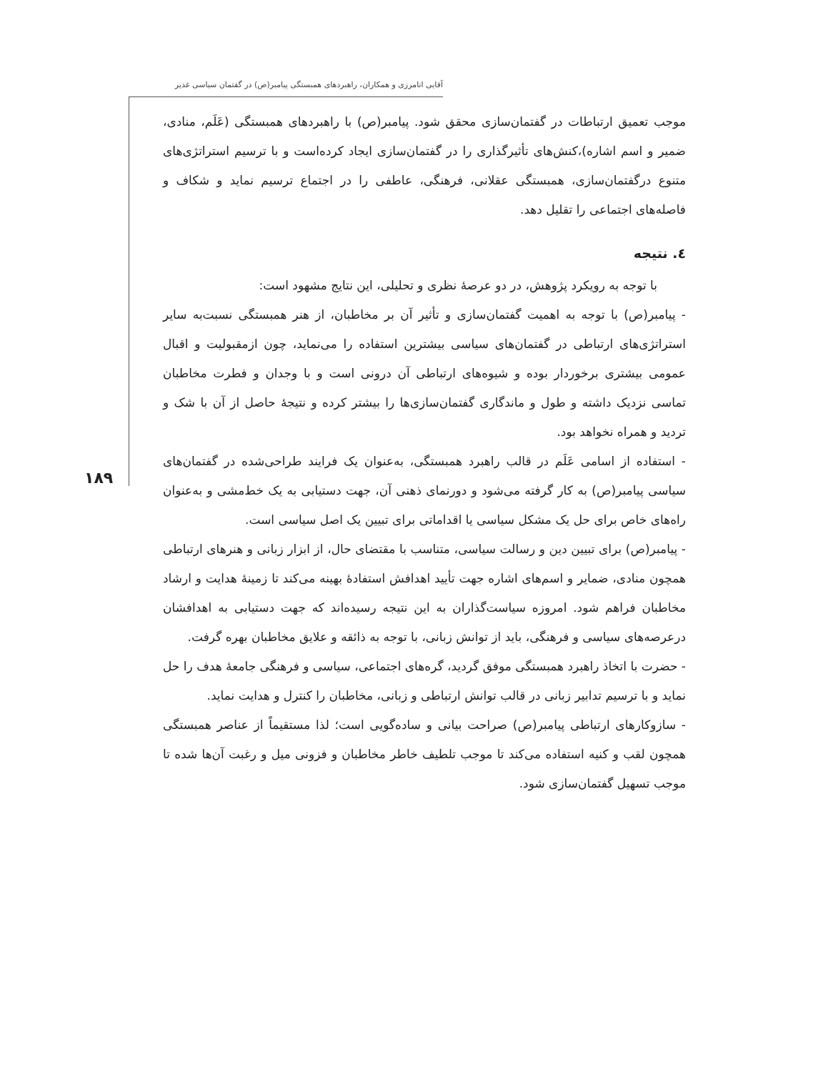آقایی انامرزی و همکاران، راهبردهای همبستگی پیامبر(ص) در گفتمان سیاسی غدیر
۱۸۹
موجب تعمیق ارتباطات در گفتمان‌سازی محقق شود. پیامبر(ص) با راهبردهای همبستگی (عَلَم، منادی، ضمیر و اسم اشاره)،کنش‌های تأثیرگذاری را در گفتمان‌سازی ایجاد کرده‌است و با ترسیم استراتژی‌های متنوع درگفتمان‌سازی، همبستگی عقلانی، فرهنگی، عاطفی را در اجتماع ترسیم نماید و شکاف و فاصله‌های اجتماعی را تقلیل دهد.
٤. نتیجه
با توجه به رویکرد پژوهش، در دو عرصهٔ نظری و تحلیلی، این نتایج مشهود است:
- پیامبر(ص) با توجه به اهمیت گفتمان‌سازی و تأثیر آن بر مخاطبان، از هنر همبستگی نسبت‌به سایر استراتژی‌های ارتباطی در گفتمان‌های سیاسی بیشترین استفاده را می‌نماید، چون ازمقبولیت و اقبال عمومی بیشتری برخوردار بوده و شیوه‌های ارتباطی آن درونی است و با وجدان و فطرت مخاطبان تماسی نزدیک داشته و طول و ماندگاری گفتمان‌سازی‌ها را بیشتر کرده و نتیجهٔ حاصل از آن با شک و تردید و همراه نخواهد بود.
- استفاده از اسامی عَلَم در قالب راهبرد همبستگی، به‌عنوان یک فرایند طراحی‌شده در گفتمان‌های سیاسی پیامبر(ص) به کار گرفته می‌شود و دورنمای ذهنی آن، جهت دستیابی به یک خط‌مشی و به‌عنوان راه‌های خاص برای حل یک مشکل سیاسی یا اقداماتی برای تبیین یک اصل سیاسی است.
- پیامبر(ص) برای تبیین دین و رسالت سیاسی، متناسب با مقتضای حال، از ابزار زبانی و هنرهای ارتباطی همچون منادی، ضمایر و اسم‌های اشاره جهت تأیید اهدافش استفادهٔ بهینه می‌کند تا زمینهٔ هدایت و ارشاد مخاطبان فراهم شود. امروزه سیاست‌گذاران به این نتیجه رسیده‌اند که جهت دستیابی به اهدافشان درعرصه‌های سیاسی و فرهنگی، باید از توانش زبانی، با توجه به ذائقه و علایق مخاطبان بهره گرفت.
- حضرت با اتخاذ راهبرد همبستگی موفق گردید، گره‌های اجتماعی، سیاسی و فرهنگی جامعهٔ هدف را حل نماید و با ترسیم تدابیر زبانی در قالب توانش ارتباطی و زبانی، مخاطبان را کنترل و هدایت نماید.
- سازوکارهای ارتباطی پیامبر(ص) صراحت بیانی و ساده‌گویی است؛ لذا مستقیماً از عناصر همبستگی همچون لقب و کنیه استفاده می‌کند تا موجب تلطیف خاطر مخاطبان و فزونی میل و رغبت آن‌ها شده تا موجب تسهیل گفتمان‌سازی شود.